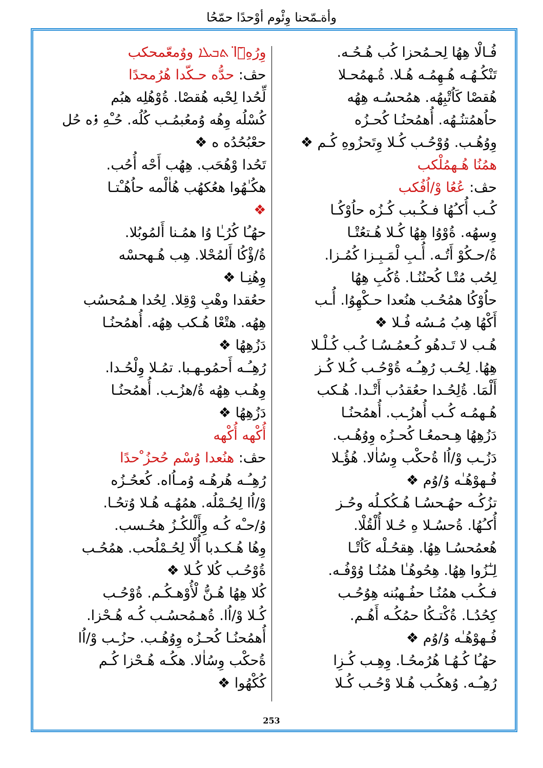وأةـمّحنا وِئْوم أوْحدًا حمّحُا
وِرُهِۥ̈ٓا ܬܒܝܠܐ ووٌمعّمحكب
حڤ: حدُّه حـكّدا هُرُمحدًا
لِّحُدا لِحْبه هُقصْا. ةُوْهُلِه هبُم
كُسْلُه وِهُه وُمعُبمُـب كُلُه. حُـْهِ ۏه حُل
حعْبُحُدُه ه ❖
تَحُدا وْهُحَب. هِهُب أَحْه أُحُب.
هكُـٰهُوا هعُكهُب هُاٰلْمه حاُهُـْتـا
❖
حهُـُا كُرُـٰا وُا همُـنا أَلمُوبُلا.
ةُ/ؤْكُا أَلمُحْلا. هِب هُـهحسْه
وِهُنِـا ❖
حعُقدا وهْبِ وْقِلا. لِحُدا هـمُحسُب
هِهُه. هتْعْا هُـكب هِهُه. أُهمُحنُـا
دَزُهِهُا ❖
رُهِـُـه أَحمُوـهـبا. تمُـلا وِلْحُـدا.
وِهُـب هِهُه ةُ/هزُـب. أُهمُحنُـا
دَزُهِهُا ❖
أُكْهه أُكْهه
حڤ: هنُعدا وُسْم حُحزُ ْحدًا
رُهِـُـه هُرهُـه وُمـاُاه. كُعحُـزُه
وْ/اُا لِحُـمْلُه. همُهُـه هُـلا وُتحُـا.
وُ/حـْه كُـه وِأَلْلكُـزُ هحُـسب.
وِهُا هُـكـدبا أُلْا لِحُـمْلُحب. همُحُـب
ةُوْحُـب كُلا كُـلا ❖
كُلا هِهُا هُـنُّ لْأُوْهـكُـم. ةُوْحُـب
كُـلا وْ/اُا. ةُهـمُحسُـب كُـه هُـحْزا.
أُهمُحنُـا كُحـزُه وِوُهُـب. حزُـب وْ/اُا
ةُحكْب وِسُاٰلا. هكُـه هُـحْزا كُـم
كُكْهُوا ❖
فُـالْا هِهُا لِحـمُحزا كُب هُـحُـه.
تَنْكُـهُـه هُـهِمُـه هُـلا. ةُـهمُحـلا
هُقصْا كَاُتْبِهُه. همُحسُـه هِهُه
حاُهمُتنُـهُه. أُهمُحنُـا كُحـزُه
وِوُهُـب. وُوْحُـب كُـلا وِتَحزُوهِ كُـم ❖
همُنُا هُـهمُلْكب
حڤ: عُعُا وْ/اُفُكب
كُـب أُكـُهُا فـكُـبب كُـزُه حاُوْكُـا
وِسهُه. ةُوْوُا هِهُا كُـلا هُـتعُتْـا
ةُ/حـكُوْ أَتُـه. أُـبِ لْمَـبِـزا كُمُـزا.
لِحُب مُتْـا كُحنُنُـا. ةُكُبِ هِهُا
حاُوْكُا همُحُـب هنُعدا حـكْهِوُا. أُـب
أَكْهُا هِبُ مُـسُه فُـلا ❖
هُـب لا تَـدهُو كُـعمُـسُـا كُـب كُـلْـلا
هِهُا. لِحُـب رُهِـُـه ةُوْحُـب كُـلا كُـز
أَلْمَا. ةُلِحُـدا حعُقدُب أَتْـدا. هُـكب
هُـهمُـه كُـب أُهزُـب. أُهمُحنُـا
دَزُهِهُا هِـحمعُـا كُحـزُه وِوُهُـب.
دَزُـب وْ/اُا ةُحكْب وِسُاٰلا. هُؤُـلا
فُـهوْهُـٰه وُ/وُم ❖
تزُكُـه حهُـحسُـا هُـكُكـلُه وحُـز
أُكـُهُا. ةُحسُـلا هِ حُـلا أُلْقُلْا.
هُعمُحسُـا هِهُا. هِقحُـلْه كَاُتْـا
لِـٰٓزُوا هِهُا. هِحُوهُـٰا همُنُـا وُوْفُـه.
فـكُـب همُنُـا حفُـهبُنه هِوُحُـب
كِحُدُـا. ةُكْتـكُا حمُكُـه أَهُـم.
فُـهوْهُـٰه وُ/وُم ❖
حهُـُا كُـهُـا هُرُمحُـا. وِهِـب كُـزِا
رُهِـُـه. وُهكُـب هُـلا وْحُـب كُـلا
253